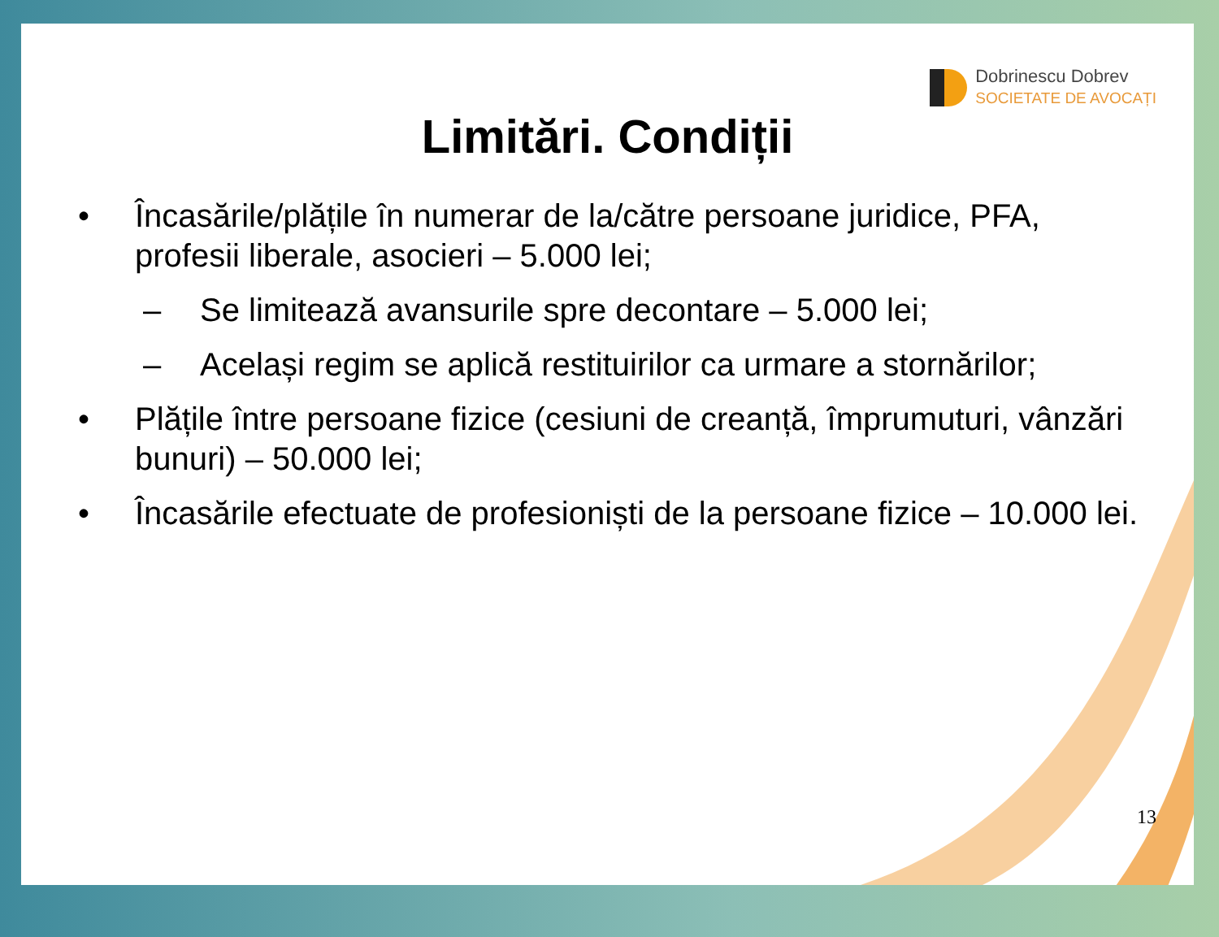Dobrinescu Dobrev
SOCIETATE DE AVOCAȚI
Limitări. Condiții
• Încasările/plățile în numerar de la/către persoane juridice, PFA, profesii liberale, asocieri – 5.000 lei;
– Se limitează avansurile spre decontare – 5.000 lei;
– Același regim se aplică restituirilor ca urmare a stornărilor;
• Plățile între persoane fizice (cesiuni de creanță, împrumuturi, vânzări bunuri) – 50.000 lei;
• Încasările efectuate de profesioniști de la persoane fizice – 10.000 lei.
13